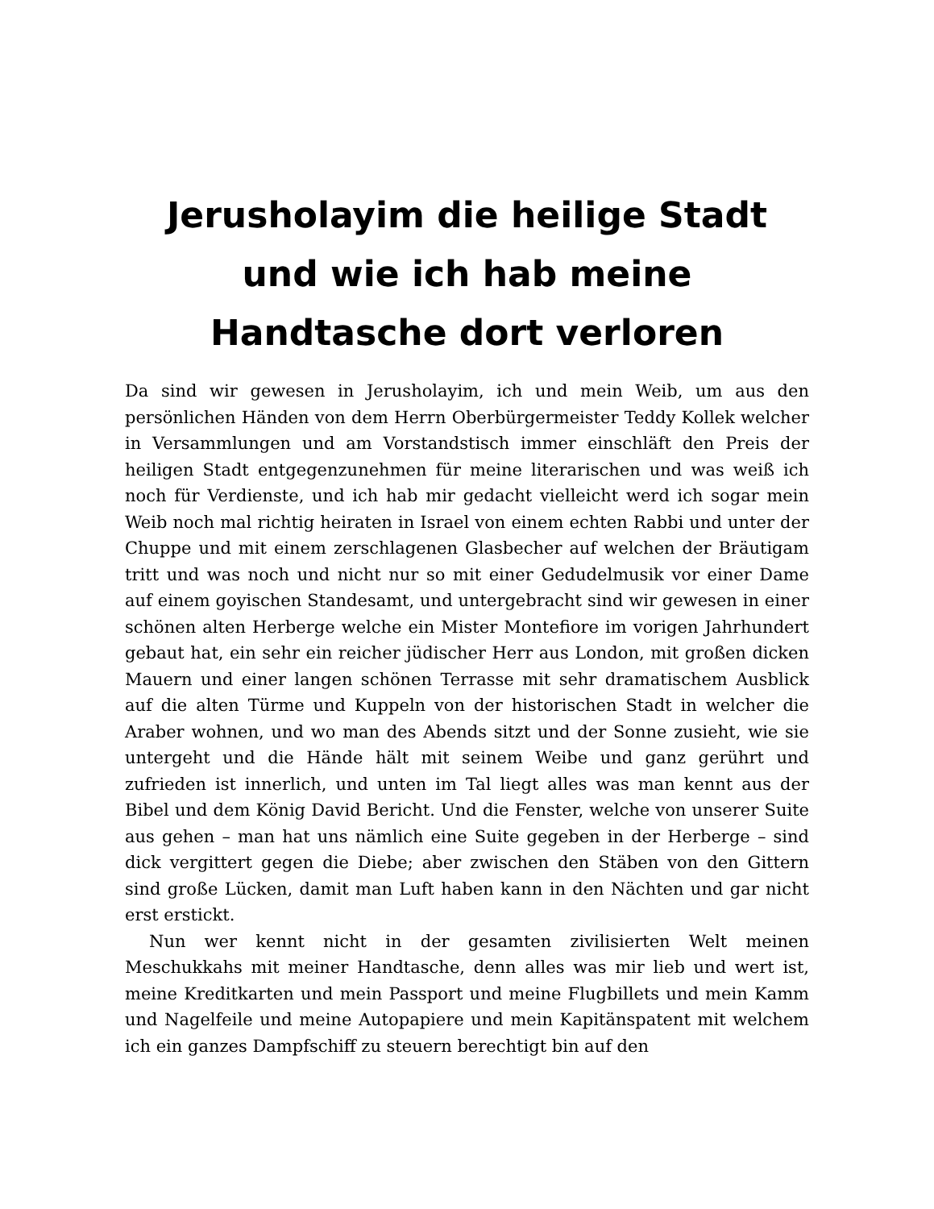Jerusholayim die heilige Stadt und wie ich hab meine Handtasche dort verloren
Da sind wir gewesen in Jerusholayim, ich und mein Weib, um aus den persönlichen Händen von dem Herrn Oberbürgermeister Teddy Kollek welcher in Versammlungen und am Vorstandstisch immer einschläft den Preis der heiligen Stadt entgegenzunehmen für meine literarischen und was weiß ich noch für Verdienste, und ich hab mir gedacht vielleicht werd ich sogar mein Weib noch mal richtig heiraten in Israel von einem echten Rabbi und unter der Chuppe und mit einem zerschlagenen Glasbecher auf welchen der Bräutigam tritt und was noch und nicht nur so mit einer Gedudelmusik vor einer Dame auf einem goyischen Standesamt, und untergebracht sind wir gewesen in einer schönen alten Herberge welche ein Mister Montefiore im vorigen Jahrhundert gebaut hat, ein sehr ein reicher jüdischer Herr aus London, mit großen dicken Mauern und einer langen schönen Terrasse mit sehr dramatischem Ausblick auf die alten Türme und Kuppeln von der historischen Stadt in welcher die Araber wohnen, und wo man des Abends sitzt und der Sonne zusieht, wie sie untergeht und die Hände hält mit seinem Weibe und ganz gerührt und zufrieden ist innerlich, und unten im Tal liegt alles was man kennt aus der Bibel und dem König David Bericht. Und die Fenster, welche von unserer Suite aus gehen – man hat uns nämlich eine Suite gegeben in der Herberge – sind dick vergittert gegen die Diebe; aber zwischen den Stäben von den Gittern sind große Lücken, damit man Luft haben kann in den Nächten und gar nicht erst erstickt.
Nun wer kennt nicht in der gesamten zivilisierten Welt meinen Meschukkahs mit meiner Handtasche, denn alles was mir lieb und wert ist, meine Kreditkarten und mein Passport und meine Flugbillets und mein Kamm und Nagelfeile und meine Autopapiere und mein Kapitänspatent mit welchem ich ein ganzes Dampfschiff zu steuern berechtigt bin auf den